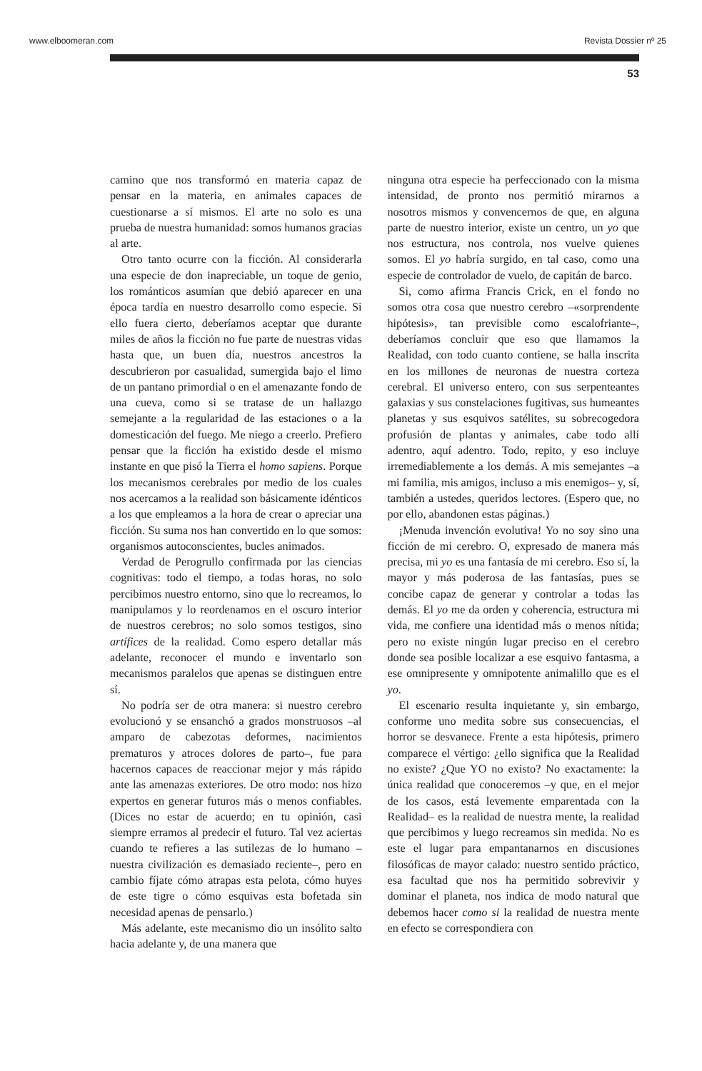www.elboomeran.com Revista Dossier nº 25
53
camino que nos transformó en materia capaz de pensar en la materia, en animales capaces de cuestionarse a sí mismos. El arte no solo es una prueba de nuestra humanidad: somos humanos gracias al arte.
Otro tanto ocurre con la ficción. Al considerarla una especie de don inapreciable, un toque de genio, los románticos asumían que debió aparecer en una época tardía en nuestro desarrollo como especie. Si ello fuera cierto, deberíamos aceptar que durante miles de años la ficción no fue parte de nuestras vidas hasta que, un buen día, nuestros ancestros la descubrieron por casualidad, sumergida bajo el limo de un pantano primordial o en el amenazante fondo de una cueva, como si se tratase de un hallazgo semejante a la regularidad de las estaciones o a la domesticación del fuego. Me niego a creerlo. Prefiero pensar que la ficción ha existido desde el mismo instante en que pisó la Tierra el homo sapiens. Porque los mecanismos cerebrales por medio de los cuales nos acercamos a la realidad son básicamente idénticos a los que empleamos a la hora de crear o apreciar una ficción. Su suma nos han convertido en lo que somos: organismos autoconscientes, bucles animados.
Verdad de Perogrullo confirmada por las ciencias cognitivas: todo el tiempo, a todas horas, no solo percibimos nuestro entorno, sino que lo recreamos, lo manipulamos y lo reordenamos en el oscuro interior de nuestros cerebros; no solo somos testigos, sino artífices de la realidad. Como espero detallar más adelante, reconocer el mundo e inventarlo son mecanismos paralelos que apenas se distinguen entre sí.
No podría ser de otra manera: si nuestro cerebro evolucionó y se ensanchó a grados monstruosos –al amparo de cabezotas deformes, nacimientos prematuros y atroces dolores de parto–, fue para hacernos capaces de reaccionar mejor y más rápido ante las amenazas exteriores. De otro modo: nos hizo expertos en generar futuros más o menos confiables. (Dices no estar de acuerdo; en tu opinión, casi siempre erramos al predecir el futuro. Tal vez aciertas cuando te refieres a las sutilezas de lo humano –nuestra civilización es demasiado reciente–, pero en cambio fíjate cómo atrapas esta pelota, cómo huyes de este tigre o cómo esquivas esta bofetada sin necesidad apenas de pensarlo.)
Más adelante, este mecanismo dio un insólito salto hacia adelante y, de una manera que
ninguna otra especie ha perfeccionado con la misma intensidad, de pronto nos permitió mirarnos a nosotros mismos y convencernos de que, en alguna parte de nuestro interior, existe un centro, un yo que nos estructura, nos controla, nos vuelve quienes somos. El yo habría surgido, en tal caso, como una especie de controlador de vuelo, de capitán de barco.
Si, como afirma Francis Crick, en el fondo no somos otra cosa que nuestro cerebro –«sorprendente hipótesis», tan previsible como escalofriante–, deberíamos concluir que eso que llamamos la Realidad, con todo cuanto contiene, se halla inscrita en los millones de neuronas de nuestra corteza cerebral. El universo entero, con sus serpenteantes galaxias y sus constelaciones fugitivas, sus humeantes planetas y sus esquivos satélites, su sobrecogedora profusión de plantas y animales, cabe todo allí adentro, aquí adentro. Todo, repito, y eso incluye irremediablemente a los demás. A mis semejantes –a mi familia, mis amigos, incluso a mis enemigos– y, sí, también a ustedes, queridos lectores. (Espero que, no por ello, abandonen estas páginas.)
¡Menuda invención evolutiva! Yo no soy sino una ficción de mi cerebro. O, expresado de manera más precisa, mi yo es una fantasía de mi cerebro. Eso sí, la mayor y más poderosa de las fantasías, pues se concibe capaz de generar y controlar a todas las demás. El yo me da orden y coherencia, estructura mi vida, me confiere una identidad más o menos nítida; pero no existe ningún lugar preciso en el cerebro donde sea posible localizar a ese esquivo fantasma, a ese omnipresente y omnipotente animalillo que es el yo.
El escenario resulta inquietante y, sin embargo, conforme uno medita sobre sus consecuencias, el horror se desvanece. Frente a esta hipótesis, primero comparece el vértigo: ¿ello significa que la Realidad no existe? ¿Que YO no existo? No exactamente: la única realidad que conoceremos –y que, en el mejor de los casos, está levemente emparentada con la Realidad– es la realidad de nuestra mente, la realidad que percibimos y luego recreamos sin medida. No es este el lugar para empantanarnos en discusiones filosóficas de mayor calado: nuestro sentido práctico, esa facultad que nos ha permitido sobrevivir y dominar el planeta, nos indica de modo natural que debemos hacer como si la realidad de nuestra mente en efecto se correspondiera con